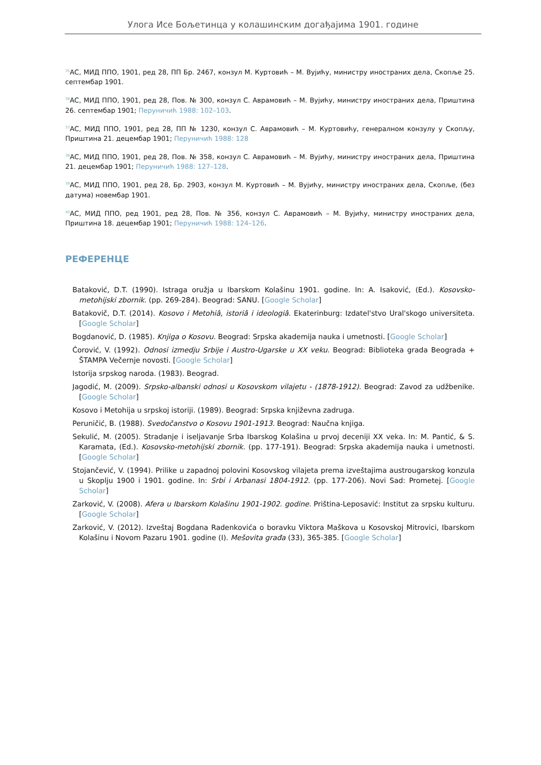Улога Исе Бољетинца у колашинским догађајима 1901. године
<sup>35</sup> АС, МИД ППО, 1901, ред 28, ПП Бр. 2467, конзул М. Куртовић – М. Вујићу, министру иностраних дела, Скопље 25. септембар 1901.
<sup>36</sup> АС, МИД ППО, 1901, ред 28, Пов. № 300, конзул С. Аврамовић – М. Вујићу, министру иностраних дела, Приштина 26. септембар 1901; Перуничић 1988: 102–103.
<sup>37</sup> АС, МИД ППО, 1901, ред 28, ПП № 1230, конзул С. Аврамовић – М. Куртовићу, генералном конзулу у Скопљу, Приштина 21. децембар 1901; Перуничић 1988: 128
<sup>38</sup> АС, МИД ППО, 1901, ред 28, Пов. № 358, конзул С. Аврамовић – М. Вујићу, министру иностраних дела, Приштина 21. децембар 1901; Перуничић 1988: 127–128.
<sup>39</sup> АС, МИД ППО, 1901, ред 28, Бр. 2903, конзул М. Куртовић – М. Вујићу, министру иностраних дела, Скопље, (без датума) новембар 1901.
<sup>40</sup> АС, МИД ППО, ред 1901, ред 28, Пов. № 356, конзул С. Аврамовић – М. Вујићу, министру иностраних дела, Приштина 18. децембар 1901; Перуничић 1988: 124–126.
РЕФЕРЕНЦЕ
Bataković, D.T. (1990). Istraga oružja u Ibarskom Kolašinu 1901. godine. In: A. Isaković, (Ed.). Kosovsko-metohijski zbornik. (pp. 269-284). Beograd: SANU. [Google Scholar]
Batakovič, D.T. (2014). Kosovo i Metohiâ, istoriâ i ideologiâ. Ekaterinburg: Izdatel'stvo Ural'skogo universiteta. [Google Scholar]
Bogdanović, D. (1985). Knjiga o Kosovu. Beograd: Srpska akademija nauka i umetnosti. [Google Scholar]
Ćorović, V. (1992). Odnosi izmedju Srbije i Austro-Ugarske u XX veku. Beograd: Biblioteka grada Beograda + ŠTAMPA Večernje novosti. [Google Scholar]
Istorija srpskog naroda. (1983). Beograd.
Jagodić, M. (2009). Srpsko-albanski odnosi u Kosovskom vilajetu - (1878-1912). Beograd: Zavod za udžbenike. [Google Scholar]
Kosovo i Metohija u srpskoj istoriji. (1989). Beograd: Srpska književna zadruga.
Peruničić, B. (1988). Svedočanstvo o Kosovu 1901-1913. Beograd: Naučna knjiga.
Sekulić, M. (2005). Stradanje i iseljavanje Srba Ibarskog Kolašina u prvoj deceniji XX veka. In: M. Pantić, & S. Karamata, (Ed.). Kosovsko-metohijski zbornik. (pp. 177-191). Beograd: Srpska akademija nauka i umetnosti. [Google Scholar]
Stojančević, V. (1994). Prilike u zapadnoj polovini Kosovskog vilajeta prema izveštajima austrougarskog konzula u Skoplju 1900 i 1901. godine. In: Srbi i Arbanasi 1804-1912. (pp. 177-206). Novi Sad: Prometej. [Google Scholar]
Zarković, V. (2008). Afera u Ibarskom Kolašinu 1901-1902. godine. Priština-Leposavić: Institut za srpsku kulturu. [Google Scholar]
Zarković, V. (2012). Izveštaj Bogdana Radenkovića o boravku Viktora Maškova u Kosovskoj Mitrovici, Ibarskom Kolašinu i Novom Pazaru 1901. godine (I). Mešovita građa (33), 365-385. [Google Scholar]